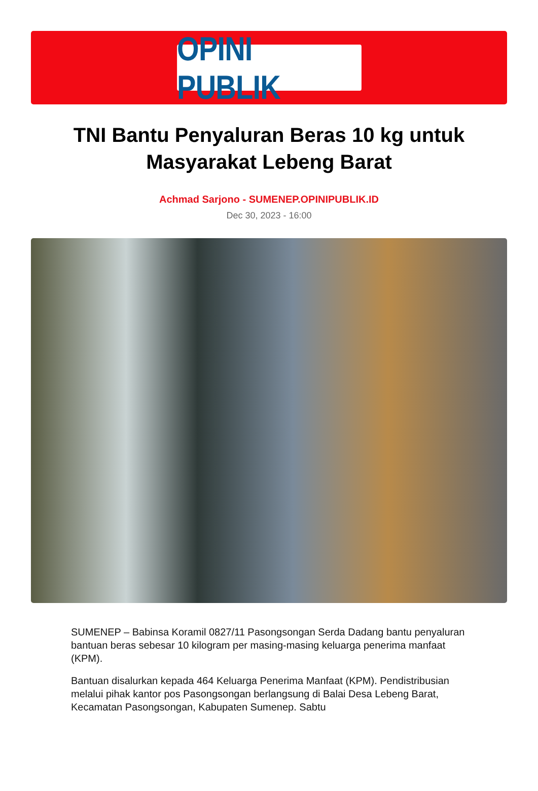OPINI PUBLIK
TNI Bantu Penyaluran Beras 10 kg untuk Masyarakat Lebeng Barat
Achmad Sarjono - SUMENEP.OPINIPUBLIK.ID
Dec 30, 2023 - 16:00
SUMENEP – Babinsa Koramil 0827/11 Pasongsongan Serda Dadang bantu penyaluran bantuan beras sebesar 10 kilogram per masing-masing keluarga penerima manfaat (KPM).
Bantuan disalurkan kepada 464 Keluarga Penerima Manfaat (KPM). Pendistribusian melalui pihak kantor pos Pasongsongan berlangsung di Balai Desa Lebeng Barat, Kecamatan Pasongsongan, Kabupaten Sumenep. Sabtu